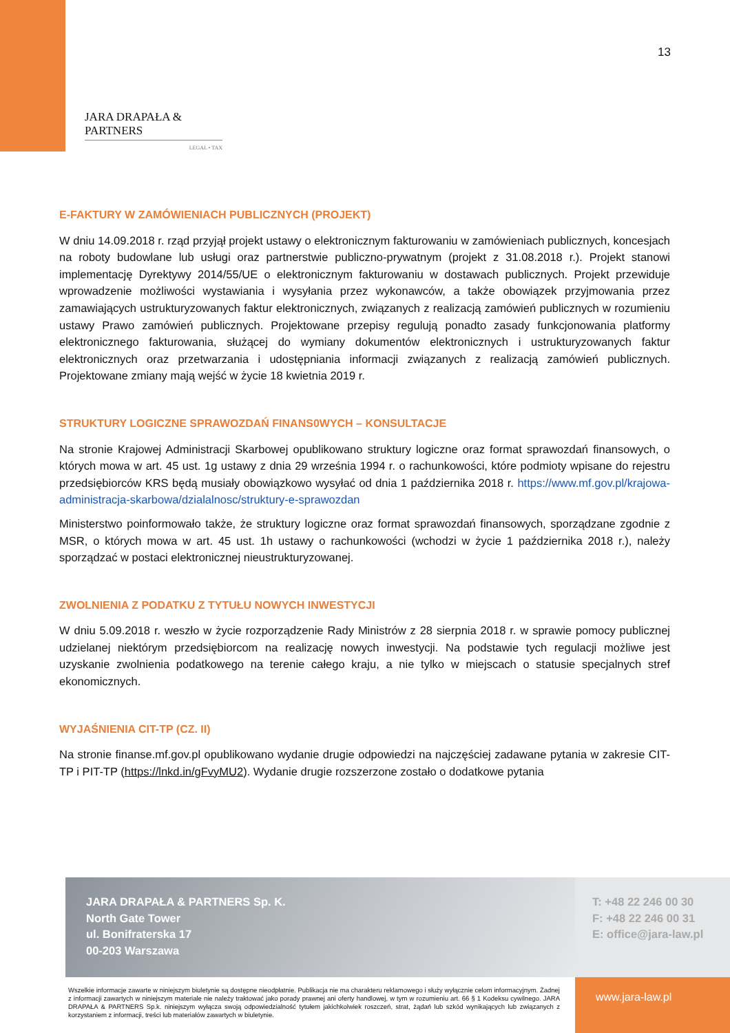13
JARA DRAPAŁA & PARTNERS
LEGAL • TAX
E-FAKTURY W ZAMÓWIENIACH PUBLICZNYCH (PROJEKT)
W dniu 14.09.2018 r. rząd przyjął projekt ustawy o elektronicznym fakturowaniu w zamówieniach publicznych, koncesjach na roboty budowlane lub usługi oraz partnerstwie publiczno-prywatnym (projekt z 31.08.2018 r.). Projekt stanowi implementację Dyrektywy 2014/55/UE o elektronicznym fakturowaniu w dostawach publicznych. Projekt przewiduje wprowadzenie możliwości wystawiania i wysyłania przez wykonawców, a także obowiązek przyjmowania przez zamawiających ustrukturyzowanych faktur elektronicznych, związanych z realizacją zamówień publicznych w rozumieniu ustawy Prawo zamówień publicznych. Projektowane przepisy regulują ponadto zasady funkcjonowania platformy elektronicznego fakturowania, służącej do wymiany dokumentów elektronicznych i ustrukturyzowanych faktur elektronicznych oraz przetwarzania i udostępniania informacji związanych z realizacją zamówień publicznych. Projektowane zmiany mają wejść w życie 18 kwietnia 2019 r.
STRUKTURY LOGICZNE SPRAWOZDAŃ FINANS0WYCH – KONSULTACJE
Na stronie Krajowej Administracji Skarbowej opublikowano struktury logiczne oraz format sprawozdań finansowych, o których mowa w art. 45 ust. 1g ustawy z dnia 29 września 1994 r. o rachunkowości, które podmioty wpisane do rejestru przedsiębiorców KRS będą musiały obowiązkowo wysyłać od dnia 1 października 2018 r. https://www.mf.gov.pl/krajowa-administracja-skarbowa/dzialalnosc/struktury-e-sprawozdan
Ministerstwo poinformowało także, że struktury logiczne oraz format sprawozdań finansowych, sporządzane zgodnie z MSR, o których mowa w art. 45 ust. 1h ustawy o rachunkowości (wchodzi w życie 1 października 2018 r.), należy sporządzać w postaci elektronicznej nieustrukturyzowanej.
ZWOLNIENIA Z PODATKU Z TYTUŁU NOWYCH INWESTYCJI
W dniu 5.09.2018 r. weszło w życie rozporządzenie Rady Ministrów z 28 sierpnia 2018 r. w sprawie pomocy publicznej udzielanej niektórym przedsiębiorcom na realizację nowych inwestycji. Na podstawie tych regulacji możliwe jest uzyskanie zwolnienia podatkowego na terenie całego kraju, a nie tylko w miejscach o statusie specjalnych stref ekonomicznych.
WYJAŚNIENIA CIT-TP (CZ. II)
Na stronie finanse.mf.gov.pl opublikowano wydanie drugie odpowiedzi na najczęściej zadawane pytania w zakresie CIT-TP i PIT-TP (https://lnkd.in/gFvyMU2). Wydanie drugie rozszerzone zostało o dodatkowe pytania
JARA DRAPAŁA & PARTNERS Sp. K.
North Gate Tower
ul. Bonifraterska 17
00-203 Warszawa
T: +48 22 246 00 30
F: +48 22 246 00 31
E: office@jara-law.pl
Wszelkie informacje zawarte w niniejszym biuletynie są dostępne nieodpłatnie. Publikacja nie ma charakteru reklamowego i służy wyłącznie celom informacyjnym. Żadnej z informacji zawartych w niniejszym materiale nie należy traktować jako porady prawnej ani oferty handlowej, w tym w rozumieniu art. 66 § 1 Kodeksu cywilnego. JARA DRAPAŁA & PARTNERS Sp.k. niniejszym wyłącza swoją odpowiedzialność tytułem jakichkolwiek roszczeń, strat, żądań lub szkód wynikających lub związanych z korzystaniem z informacji, treści lub materiałów zawartych w biuletynie.
www.jara-law.pl